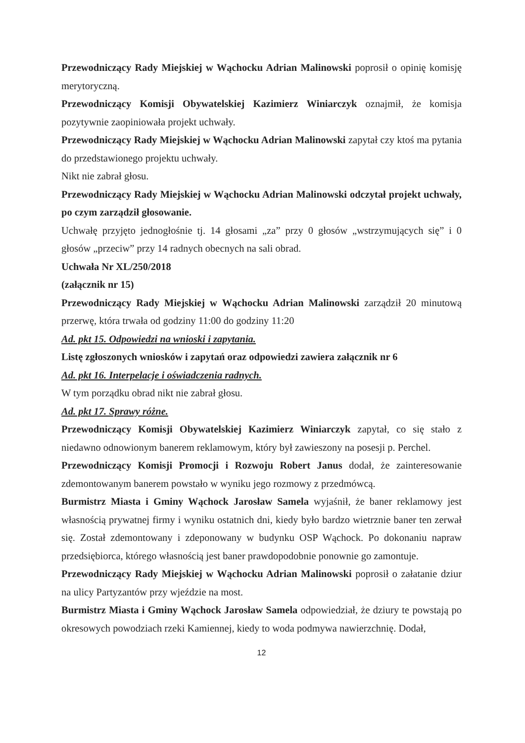Przewodniczący Rady Miejskiej w Wąchocku Adrian Malinowski poprosił o opinię komisję merytoryczną.
Przewodniczący Komisji Obywatelskiej Kazimierz Winiarczyk oznajmił, że komisja pozytywnie zaopiniowała projekt uchwały.
Przewodniczący Rady Miejskiej w Wąchocku Adrian Malinowski zapytał czy ktoś ma pytania do przedstawionego projektu uchwały.
Nikt nie zabrał głosu.
Przewodniczący Rady Miejskiej w Wąchocku Adrian Malinowski odczytał projekt uchwały, po czym zarządził głosowanie.
Uchwałę przyjęto jednogłośnie tj. 14 głosami „za” przy 0 głosów „wstrzymujących się” i 0 głosów „przeciw” przy 14 radnych obecnych na sali obrad.
Uchwała Nr XL/250/2018
(załącznik nr 15)
Przewodniczący Rady Miejskiej w Wąchocku Adrian Malinowski zarządził 20 minutową przerwę, która trwała od godziny 11:00 do godziny 11:20
Ad. pkt 15. Odpowiedzi na wnioski i zapytania.
Listę zgłoszonych wniosków i zapytań oraz odpowiedzi zawiera załącznik nr 6
Ad. pkt 16. Interpelacje i oświadczenia radnych.
W tym porządku obrad nikt nie zabrał głosu.
Ad. pkt 17. Sprawy różne.
Przewodniczący Komisji Obywatelskiej Kazimierz Winiarczyk zapytał, co się stało z niedawno odnowionym banerem reklamowym, który był zawieszony na posesji p. Perchel.
Przewodniczący Komisji Promocji i Rozwoju Robert Janus dodał, że zainteresowanie zdemontowanym banerem powstało w wyniku jego rozmowy z przedmówcą.
Burmistrz Miasta i Gminy Wąchock Jarosław Samela wyjaśnił, że baner reklamowy jest własnością prywatnej firmy i wyniku ostatnich dni, kiedy było bardzo wietrznie baner ten zerwał się. Został zdemontowany i zdeponowany w budynku OSP Wąchock. Po dokonaniu napraw przedsiębiorca, którego własnością jest baner prawdopodobnie ponownie go zamontuje.
Przewodniczący Rady Miejskiej w Wąchocku Adrian Malinowski poprosił o załatanie dziur na ulicy Partyzantów przy wjeździe na most.
Burmistrz Miasta i Gminy Wąchock Jarosław Samela odpowiedział, że dziury te powstają po okresowych powodziach rzeki Kamiennej, kiedy to woda podmywa nawierzchnię. Dodał,
12